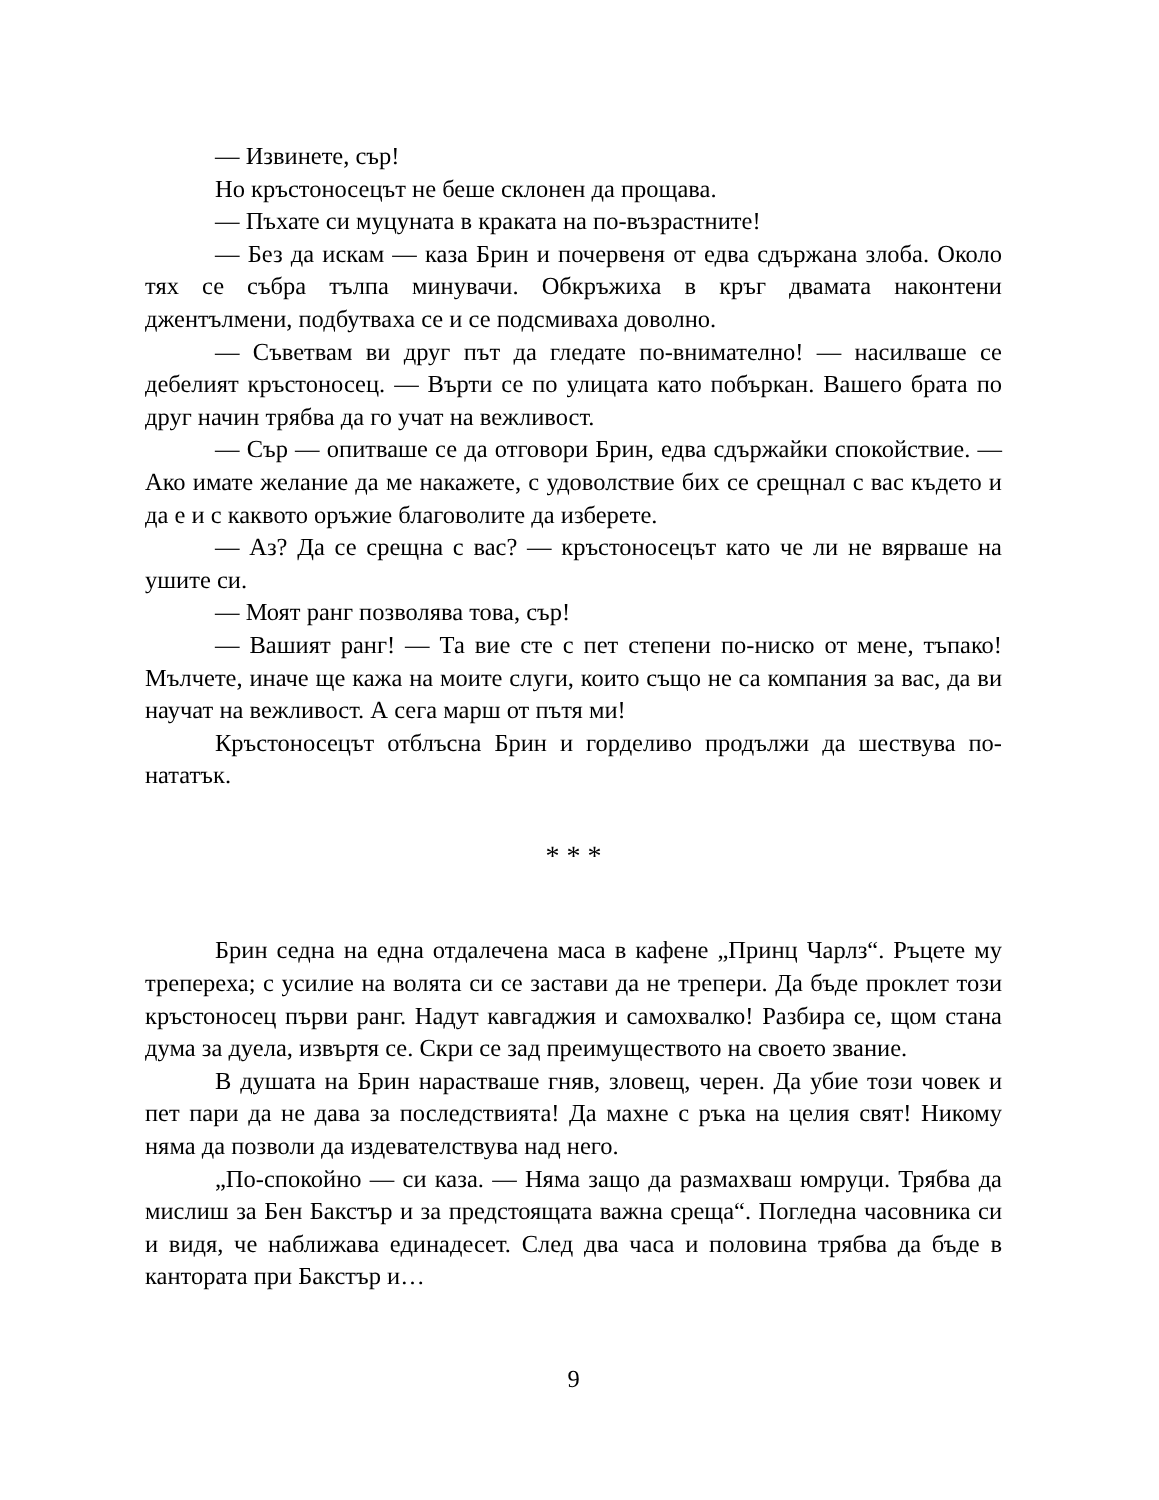— Извинете, сър!
Но кръстоносецът не беше склонен да прощава.
— Пъхате си муцуната в краката на по-възрастните!
— Без да искам — каза Брин и почервеня от едва сдържана злоба. Около тях се събра тълпа минувачи. Обкръжиха в кръг двамата наконтени джентълмени, подбутваха се и се подсмиваха доволно.
— Съветвам ви друг път да гледате по-внимателно! — насилваше се дебелият кръстоносец. — Върти се по улицата като побъркан. Вашего брата по друг начин трябва да го учат на вежливост.
— Сър — опитваше се да отговори Брин, едва сдържайки спокойствие. — Ако имате желание да ме накажете, с удоволствие бих се срещнал с вас където и да е и с каквото оръжие благоволите да изберете.
— Аз? Да се срещна с вас? — кръстоносецът като че ли не вярваше на ушите си.
— Моят ранг позволява това, сър!
— Вашият ранг! — Та вие сте с пет степени по-ниско от мене, тъпако! Мълчете, иначе ще кажа на моите слуги, които също не са компания за вас, да ви научат на вежливост. А сега марш от пътя ми!
Кръстоносецът отблъсна Брин и горделиво продължи да шествува по-нататък.
* * *
Брин седна на една отдалечена маса в кафене „Принц Чарлз“. Ръцете му трепереха; с усилие на волята си се застави да не трепери. Да бъде проклет този кръстоносец първи ранг. Надут кавгаджия и самохвалко! Разбира се, щом стана дума за дуела, извъртя се. Скри се зад преимуществото на своето звание.
В душата на Брин нарастваше гняв, зловещ, черен. Да убие този човек и пет пари да не дава за последствията! Да махне с ръка на целия свят! Никому няма да позволи да издевателствува над него.
„По-спокойно — си каза. — Няма защо да размахваш юмруци. Трябва да мислиш за Бен Бакстър и за предстоящата важна среща“. Погледна часовника си и видя, че наближава единадесет. След два часа и половина трябва да бъде в кантората при Бакстър и…
9